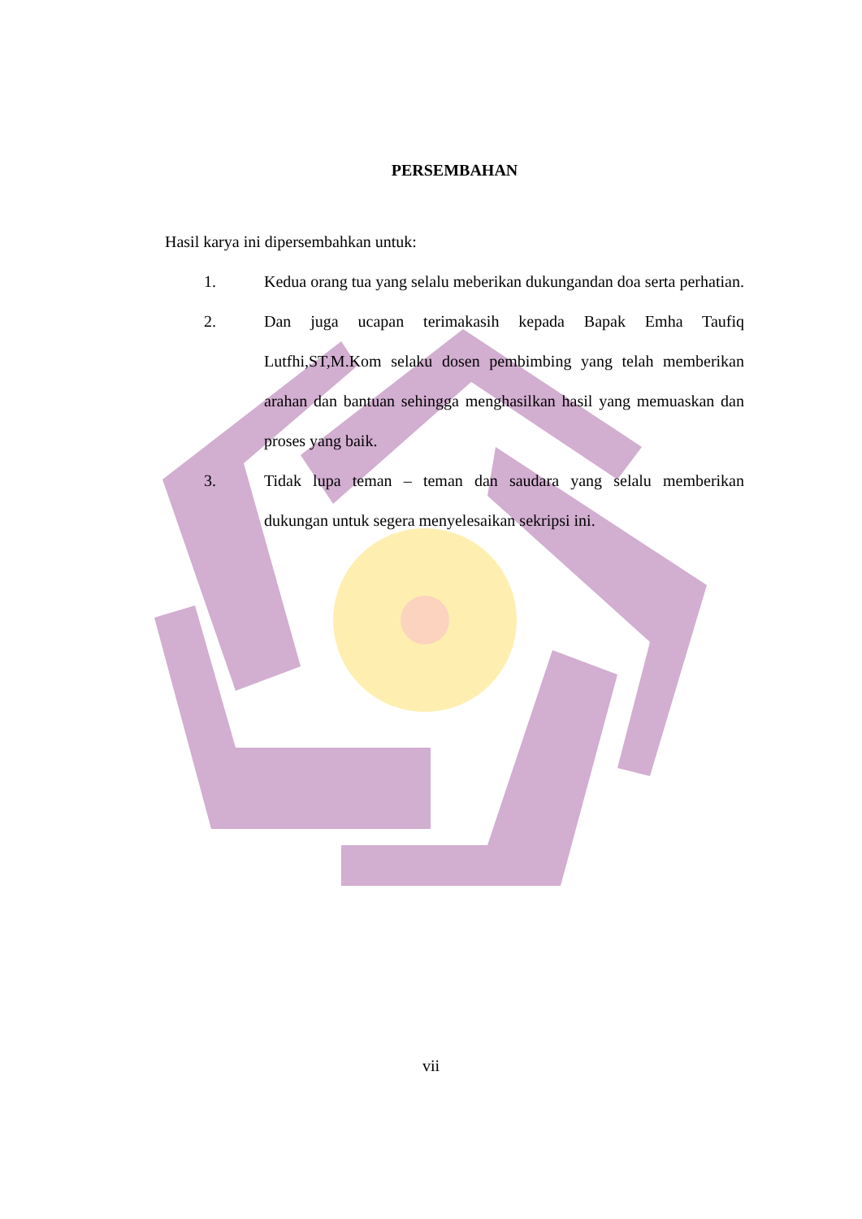PERSEMBAHAN
Hasil karya ini dipersembahkan untuk:
1. Kedua orang tua yang selalu meberikan dukungandan doa serta perhatian.
2. Dan juga ucapan terimakasih kepada Bapak Emha Taufiq Lutfhi,ST,M.Kom selaku dosen pembimbing yang telah memberikan arahan dan bantuan sehingga menghasilkan hasil yang memuaskan dan proses yang baik.
3. Tidak lupa teman – teman dan saudara yang selalu memberikan dukungan untuk segera menyelesaikan sekripsi ini.
vii